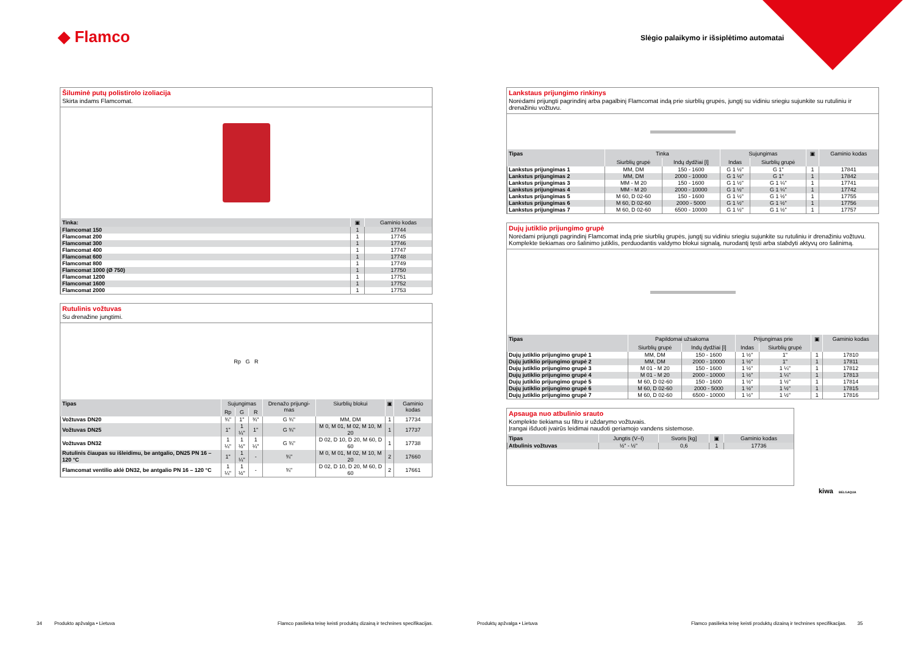◆ Flamco
Slėgio palaikymo ir išsiplėtimo automatai
Šiluminė putų polistirolo izoliacija
Skirta indams Flamcomat.
| Tinka: | ▣ | Gaminio kodas |
| --- | --- | --- |
| Flamcomat 150 | 1 | 17744 |
| Flamcomat 200 | 1 | 17745 |
| Flamcomat 300 | 1 | 17746 |
| Flamcomat 400 | 1 | 17747 |
| Flamcomat 600 | 1 | 17748 |
| Flamcomat 800 | 1 | 17749 |
| Flamcomat 1000 (Ø 750) | 1 | 17750 |
| Flamcomat 1200 | 1 | 17751 |
| Flamcomat 1600 | 1 | 17752 |
| Flamcomat 2000 | 1 | 17753 |
Rutulinis vožtuvas
Su drenažine jungtimi.
Rp G R
| Tipas | Sujungimas | | | Drenažo prijungi-mas | Siurblių blokui | ▣ | Gaminio kodas |
| --- | --- | --- | --- | --- | --- | --- | --- |
| | Rp | G | R | | | | |
| Vožtuvas DN20 | ¾" | 1" | ¾" | G ¾" | MM, DM | 1 | 17734 |
| Vožtuvas DN25 | 1" | 1 ¼" | 1" | G ¾" | M 0, M 01, M 02, M 10, M 20 | 1 | 17737 |
| Vožtuvas DN32 | 1 ¼" | 1 ½" | 1 ¼" | G ¾" | D 02, D 10, D 20, M 60, D 60 | 1 | 17738 |
| Rutulinis čiaupas su išleidimu, be antgalio, DN25 PN 16 – 120 °C | 1" | 1 ¼" | - | ¾" | M 0, M 01, M 02, M 10, M 20 | 2 | 17660 |
| Flamcomat ventilio aklė DN32, be antgalio PN 16 – 120 °C | 1 ¼" | 1 ½" | - | ¾" | D 02, D 10, D 20, M 60, D 60 | 2 | 17661 |
Lankstaus prijungimo rinkinys
Norėdami prijungti pagrindinį arba pagalbinį Flamcomat indą prie siurblių grupės, jungtį su vidiniu sriegiu sujunkite su rutuliniu ir drenažiniu vožtuvu.
| Tipas | Tinka | | Sujungimas | | ▣ | Gaminio kodas |
| --- | --- | --- | --- | --- | --- | --- |
| | Siurblių grupė | Indų dydžiai [l] | Indas | Siurblių grupė | | |
| Lankstus prijungimas 1 | MM, DM | 150 - 1600 | G 1 ½" | G 1" | 1 | 17841 |
| Lankstus prijungimas 2 | MM, DM | 2000 - 10000 | G 1 ½" | G 1" | 1 | 17842 |
| Lankstus prijungimas 3 | MM - M 20 | 150 - 1600 | G 1 ½" | G 1 ¼" | 1 | 17741 |
| Lankstus prijungimas 4 | MM - M 20 | 2000 - 10000 | G 1 ½" | G 1 ¼" | 1 | 17742 |
| Lankstus prijungimas 5 | M 60, D 02-60 | 150 - 1600 | G 1 ½" | G 1 ½" | 1 | 17755 |
| Lankstus prijungimas 6 | M 60, D 02-60 | 2000 - 5000 | G 1 ½" | G 1 ½" | 1 | 17756 |
| Lankstus prijungimas 7 | M 60, D 02-60 | 6500 - 10000 | G 1 ½" | G 1 ½" | 1 | 17757 |
Dujų jutiklio prijungimo grupė
Norėdami prijungti pagrindinį Flamcomat indą prie siurblių grupės, jungtį su vidiniu sriegiu sujunkite su rutuliniu ir drenažiniu vožtuvu. Komplekte tiekiamas oro šalinimo jutiklis, perduodantis valdymo blokui signalą, nurodantį tęsti arba stabdyti aktyvų oro šalinimą.
| Tipas | Papildomai užsakoma | | Prijungimas prie | | ▣ | Gaminio kodas |
| --- | --- | --- | --- | --- | --- | --- |
| | Siurblių grupė | Indų dydžiai [l] | Indas | Siurblių grupė | | |
| Dujų jutiklio prijungimo grupė 1 | MM, DM | 150 - 1600 | 1 ½" | 1" | 1 | 17810 |
| Dujų jutiklio prijungimo grupė 2 | MM, DM | 2000 - 10000 | 1 ½" | 1" | 1 | 17811 |
| Dujų jutiklio prijungimo grupė 3 | M 01 - M 20 | 150 - 1600 | 1 ½" | 1 ¼" | 1 | 17812 |
| Dujų jutiklio prijungimo grupė 4 | M 01 - M 20 | 2000 - 10000 | 1 ½" | 1 ¼" | 1 | 17813 |
| Dujų jutiklio prijungimo grupė 5 | M 60, D 02-60 | 150 - 1600 | 1 ½" | 1 ½" | 1 | 17814 |
| Dujų jutiklio prijungimo grupė 6 | M 60, D 02-60 | 2000 - 5000 | 1 ½" | 1 ½" | 1 | 17815 |
| Dujų jutiklio prijungimo grupė 7 | M 60, D 02-60 | 6500 - 10000 | 1 ½" | 1 ½" | 1 | 17816 |
Apsauga nuo atbulinio srauto
Komplekte tiekiama su filtru ir uždarymo vožtuvais.
Įrangai išduoti įvairūs leidimai naudoti geriamojo vandens sistemose.
| Tipas | Jungtis (V–I) | Svoris [kg] | ▣ | Gaminio kodas |
| --- | --- | --- | --- | --- |
| Atbulinis vožtuvas | ½" - ½" | 0,6 | 1 | 17736 |
kiwa BELGAQUA
34 Produkto apžvalga • Lietuva
Flamco pasilieka teisę keisti produktų dizainą ir technines specifikacijas.
Produktų apžvalga • Lietuva
Flamco pasilieka teisę keisti produktų dizainą ir technines specifikacijas. 35